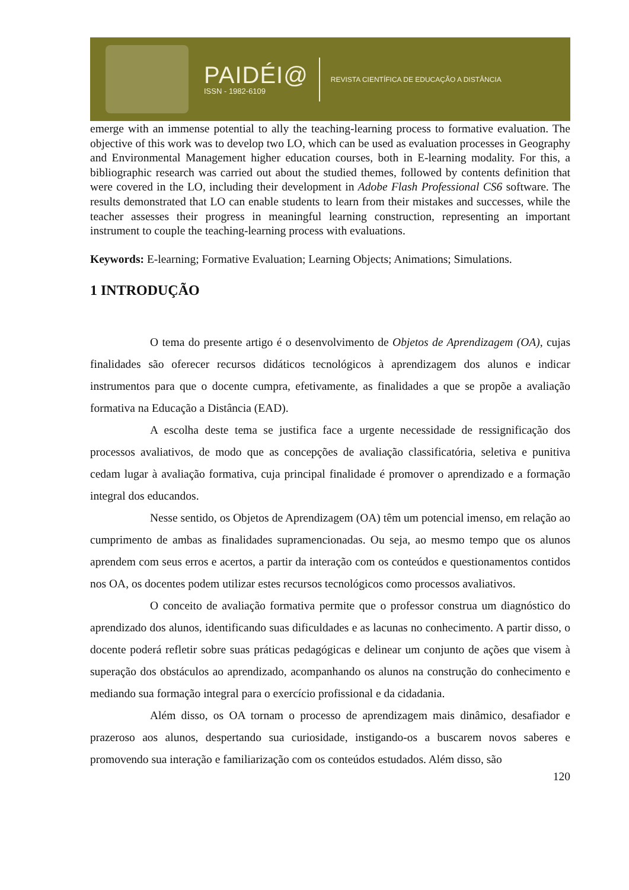PAIDÉI@
ISSN - 1982-6109
REVISTA CIENTÍFICA DE EDUCAÇÃO A DISTÂNCIA
emerge with an immense potential to ally the teaching-learning process to formative evaluation. The objective of this work was to develop two LO, which can be used as evaluation processes in Geography and Environmental Management higher education courses, both in E-learning modality. For this, a bibliographic research was carried out about the studied themes, followed by contents definition that were covered in the LO, including their development in Adobe Flash Professional CS6 software. The results demonstrated that LO can enable students to learn from their mistakes and successes, while the teacher assesses their progress in meaningful learning construction, representing an important instrument to couple the teaching-learning process with evaluations.
Keywords: E-learning; Formative Evaluation; Learning Objects; Animations; Simulations.
1 INTRODUÇÃO
O tema do presente artigo é o desenvolvimento de Objetos de Aprendizagem (OA), cujas finalidades são oferecer recursos didáticos tecnológicos à aprendizagem dos alunos e indicar instrumentos para que o docente cumpra, efetivamente, as finalidades a que se propõe a avaliação formativa na Educação a Distância (EAD).
A escolha deste tema se justifica face a urgente necessidade de ressignificação dos processos avaliativos, de modo que as concepções de avaliação classificatória, seletiva e punitiva cedam lugar à avaliação formativa, cuja principal finalidade é promover o aprendizado e a formação integral dos educandos.
Nesse sentido, os Objetos de Aprendizagem (OA) têm um potencial imenso, em relação ao cumprimento de ambas as finalidades supramencionadas. Ou seja, ao mesmo tempo que os alunos aprendem com seus erros e acertos, a partir da interação com os conteúdos e questionamentos contidos nos OA, os docentes podem utilizar estes recursos tecnológicos como processos avaliativos.
O conceito de avaliação formativa permite que o professor construa um diagnóstico do aprendizado dos alunos, identificando suas dificuldades e as lacunas no conhecimento. A partir disso, o docente poderá refletir sobre suas práticas pedagógicas e delinear um conjunto de ações que visem à superação dos obstáculos ao aprendizado, acompanhando os alunos na construção do conhecimento e mediando sua formação integral para o exercício profissional e da cidadania.
Além disso, os OA tornam o processo de aprendizagem mais dinâmico, desafiador e prazeroso aos alunos, despertando sua curiosidade, instigando-os a buscarem novos saberes e promovendo sua interação e familiarização com os conteúdos estudados. Além disso, são
120